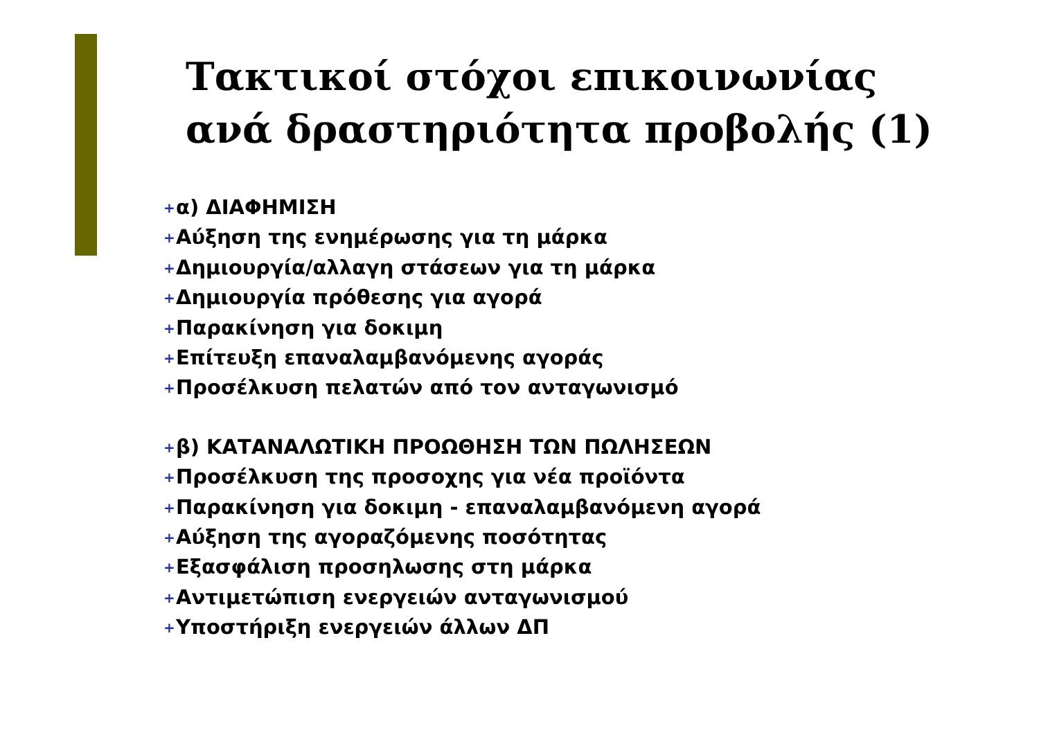Τακτικοί στόχοι επικοινωνίας
ανά δραστηριότητα προβολής (1)
+ α) ΔΙΑΦΗΜΙΣΗ
+ Αύξηση της ενημέρωσης για τη μάρκα
+ Δημιουργία/αλλαγη στάσεων για τη μάρκα
+ Δημιουργία πρόθεσης για αγορά
+ Παρακίνηση για δοκιμη
+ Επίτευξη επαναλαμβανόμενης αγοράς
+ Προσέλκυση πελατών από τον ανταγωνισμό
+ β) ΚΑΤΑΝΑΛΩΤΙΚΗ ΠΡΟΩΘΗΣΗ ΤΩΝ ΠΩΛΗΣΕΩΝ
+ Προσέλκυση της προσοχης για νέα προϊόντα
+ Παρακίνηση για δοκιμη - επαναλαμβανόμενη αγορά
+ Αύξηση της αγοραζόμενης ποσότητας
+ Εξασφάλιση προσηλωσης στη μάρκα
+ Αντιμετώπιση ενεργειών ανταγωνισμού
+ Υποστήριξη ενεργειών άλλων ΔΠ